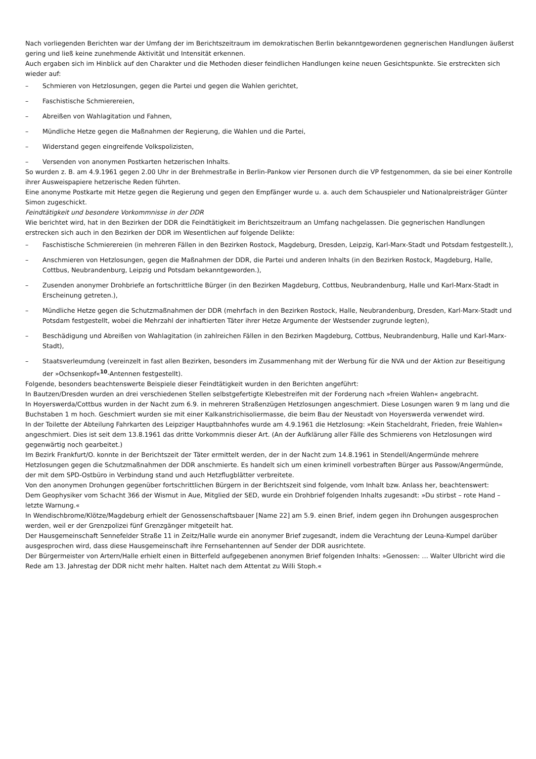Nach vorliegenden Berichten war der Umfang der im Berichtszeitraum im demokratischen Berlin bekanntgewordenen gegnerischen Handlungen äußerst gering und ließ keine zunehmende Aktivität und Intensität erkennen.
Auch ergaben sich im Hinblick auf den Charakter und die Methoden dieser feindlichen Handlungen keine neuen Gesichtspunkte. Sie erstreckten sich wieder auf:
– Schmieren von Hetzlosungen, gegen die Partei und gegen die Wahlen gerichtet,
– Faschistische Schmierereien,
– Abreißen von Wahlagitation und Fahnen,
– Mündliche Hetze gegen die Maßnahmen der Regierung, die Wahlen und die Partei,
– Widerstand gegen eingreifende Volkspolizisten,
– Versenden von anonymen Postkarten hetzerischen Inhalts.
So wurden z. B. am 4.9.1961 gegen 2.00 Uhr in der Brehmestraße in Berlin-Pankow vier Personen durch die VP festgenommen, da sie bei einer Kontrolle ihrer Ausweispapiere hetzerische Reden führten.
Eine anonyme Postkarte mit Hetze gegen die Regierung und gegen den Empfänger wurde u. a. auch dem Schauspieler und Nationalpreisträger Günter Simon zugeschickt.
Feindtätigkeit und besondere Vorkommnisse in der DDR
Wie berichtet wird, hat in den Bezirken der DDR die Feindtätigkeit im Berichtszeitraum an Umfang nachgelassen. Die gegnerischen Handlungen erstrecken sich auch in den Bezirken der DDR im Wesentlichen auf folgende Delikte:
– Faschistische Schmierereien (in mehreren Fällen in den Bezirken Rostock, Magdeburg, Dresden, Leipzig, Karl-Marx-Stadt und Potsdam festgestellt.),
– Anschmieren von Hetzlosungen, gegen die Maßnahmen der DDR, die Partei und anderen Inhalts (in den Bezirken Rostock, Magdeburg, Halle, Cottbus, Neubrandenburg, Leipzig und Potsdam bekanntgeworden.),
– Zusenden anonymer Drohbriefe an fortschrittliche Bürger (in den Bezirken Magdeburg, Cottbus, Neubrandenburg, Halle und Karl-Marx-Stadt in Erscheinung getreten.),
– Mündliche Hetze gegen die Schutzmaßnahmen der DDR (mehrfach in den Bezirken Rostock, Halle, Neubrandenburg, Dresden, Karl-Marx-Stadt und Potsdam festgestellt, wobei die Mehrzahl der inhaftierten Täter ihrer Hetze Argumente der Westsender zugrunde legten),
– Beschädigung und Abreißen von Wahlagitation (in zahlreichen Fällen in den Bezirken Magdeburg, Cottbus, Neubrandenburg, Halle und Karl-Marx-Stadt),
– Staatsverleumdung (vereinzelt in fast allen Bezirken, besonders im Zusammenhang mit der Werbung für die NVA und der Aktion zur Beseitigung der »Ochsenkopf«<sup>10</sup>-Antennen festgestellt).
Folgende, besonders beachtenswerte Beispiele dieser Feindtätigkeit wurden in den Berichten angeführt:
In Bautzen/Dresden wurden an drei verschiedenen Stellen selbstgefertigte Klebestreifen mit der Forderung nach »freien Wahlen« angebracht.
In Hoyerswerda/Cottbus wurden in der Nacht zum 6.9. in mehreren Straßenzügen Hetzlosungen angeschmiert. Diese Losungen waren 9 m lang und die Buchstaben 1 m hoch. Geschmiert wurden sie mit einer Kalkanstrichisoliermasse, die beim Bau der Neustadt von Hoyerswerda verwendet wird.
In der Toilette der Abteilung Fahrkarten des Leipziger Hauptbahnhofes wurde am 4.9.1961 die Hetzlosung: »Kein Stacheldraht, Frieden, freie Wahlen« angeschmiert. Dies ist seit dem 13.8.1961 das dritte Vorkommnis dieser Art. (An der Aufklärung aller Fälle des Schmierens von Hetzlosungen wird gegenwärtig noch gearbeitet.)
Im Bezirk Frankfurt/O. konnte in der Berichtszeit der Täter ermittelt werden, der in der Nacht zum 14.8.1961 in Stendell/Angermünde mehrere Hetzlosungen gegen die Schutzmaßnahmen der DDR anschmierte. Es handelt sich um einen kriminell vorbestraften Bürger aus Passow/Angermünde, der mit dem SPD-Ostbüro in Verbindung stand und auch Hetzflugblätter verbreitete.
Von den anonymen Drohungen gegenüber fortschrittlichen Bürgern in der Berichtszeit sind folgende, vom Inhalt bzw. Anlass her, beachtenswert:
Dem Geophysiker vom Schacht 366 der Wismut in Aue, Mitglied der SED, wurde ein Drohbrief folgenden Inhalts zugesandt: »Du stirbst – rote Hand – letzte Warnung.«
In Wendischbrome/Klötze/Magdeburg erhielt der Genossenschaftsbauer [Name 22] am 5.9. einen Brief, indem gegen ihn Drohungen ausgesprochen werden, weil er der Grenzpolizei fünf Grenzgänger mitgeteilt hat.
Der Hausgemeinschaft Sennefelder Straße 11 in Zeitz/Halle wurde ein anonymer Brief zugesandt, indem die Verachtung der Leuna-Kumpel darüber ausgesprochen wird, dass diese Hausgemeinschaft ihre Fernsehantennen auf Sender der DDR ausrichtete.
Der Bürgermeister von Artern/Halle erhielt einen in Bitterfeld aufgegebenen anonymen Brief folgenden Inhalts: »Genossen: … Walter Ulbricht wird die Rede am 13. Jahrestag der DDR nicht mehr halten. Haltet nach dem Attentat zu Willi Stoph.«